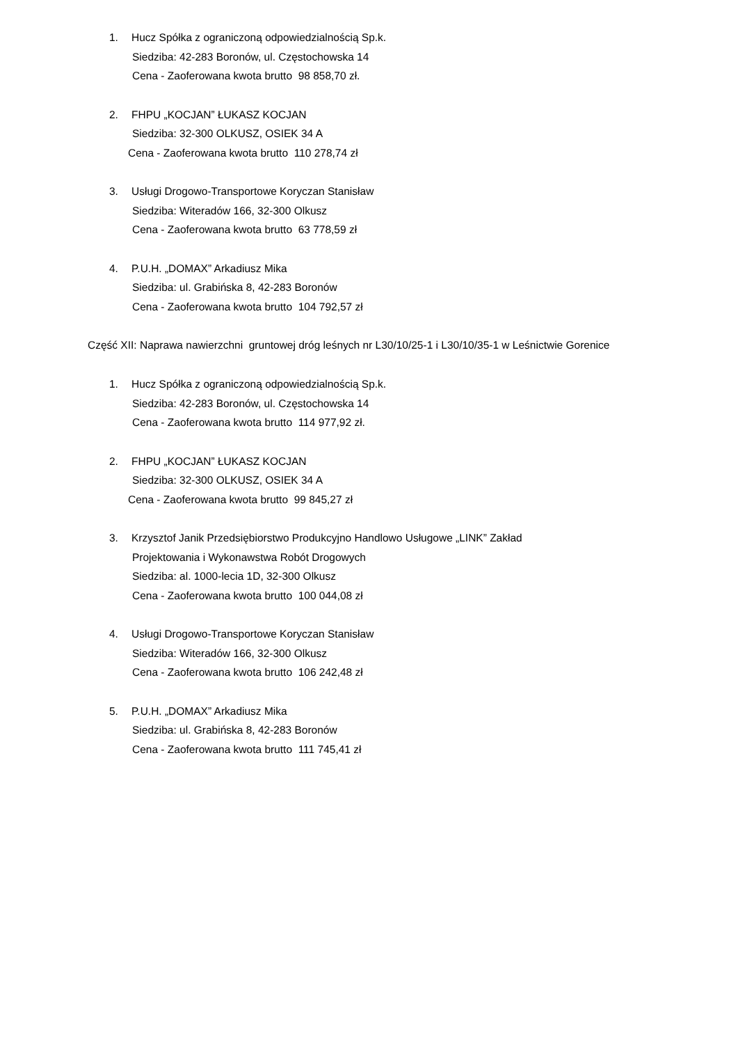1. Hucz Spółka z ograniczoną odpowiedzialnością Sp.k.
Siedziba: 42-283 Boronów, ul. Częstochowska 14
Cena - Zaoferowana kwota brutto 98 858,70 zł.
2. FHPU „KOCJAN” ŁUKASZ KOCJAN
Siedziba: 32-300 OLKUSZ, OSIEK 34 A
Cena - Zaoferowana kwota brutto 110 278,74 zł
3. Usługi Drogowo-Transportowe Koryczan Stanisław
Siedziba: Witeradów 166, 32-300 Olkusz
Cena - Zaoferowana kwota brutto 63 778,59 zł
4. P.U.H. „DOMAX” Arkadiusz Mika
Siedziba: ul. Grabińska 8, 42-283 Boronów
Cena - Zaoferowana kwota brutto 104 792,57 zł
Część XII: Naprawa nawierzchni gruntowej dróg leśnych nr L30/10/25-1 i L30/10/35-1 w Leśnictwie Gorenice
1. Hucz Spółka z ograniczoną odpowiedzialnością Sp.k.
Siedziba: 42-283 Boronów, ul. Częstochowska 14
Cena - Zaoferowana kwota brutto 114 977,92 zł.
2. FHPU „KOCJAN” ŁUKASZ KOCJAN
Siedziba: 32-300 OLKUSZ, OSIEK 34 A
Cena - Zaoferowana kwota brutto 99 845,27 zł
3. Krzysztof Janik Przedsiębiorstwo Produkcyjno Handlowo Usługowe „LINK” Zakład
Projektowania i Wykonawstwa Robót Drogowych
Siedziba: al. 1000-lecia 1D, 32-300 Olkusz
Cena - Zaoferowana kwota brutto 100 044,08 zł
4. Usługi Drogowo-Transportowe Koryczan Stanisław
Siedziba: Witeradów 166, 32-300 Olkusz
Cena - Zaoferowana kwota brutto 106 242,48 zł
5. P.U.H. „DOMAX” Arkadiusz Mika
Siedziba: ul. Grabińska 8, 42-283 Boronów
Cena - Zaoferowana kwota brutto 111 745,41 zł